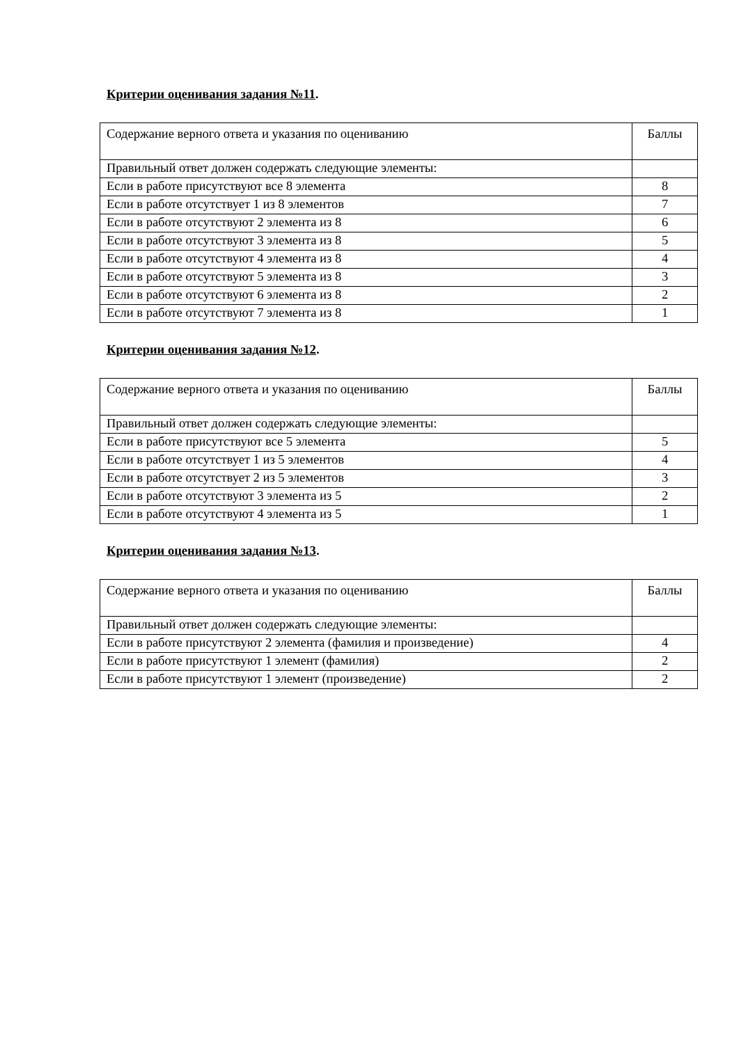Критерии оценивания задания №11.
| Содержание верного ответа и указания по оцениванию | Баллы |
| Правильный ответ должен содержать следующие элементы: | |
| Если в работе присутствуют все 8 элемента | 8 |
| Если в работе отсутствует 1 из 8 элементов | 7 |
| Если в работе отсутствуют 2 элемента из 8 | 6 |
| Если в работе отсутствуют 3 элемента из 8 | 5 |
| Если в работе отсутствуют 4 элемента из 8 | 4 |
| Если в работе отсутствуют 5 элемента из 8 | 3 |
| Если в работе отсутствуют 6 элемента из 8 | 2 |
| Если в работе отсутствуют 7 элемента из 8 | 1 |
Критерии оценивания задания №12.
| Содержание верного ответа и указания по оцениванию | Баллы |
| Правильный ответ должен содержать следующие элементы: | |
| Если в работе присутствуют все 5 элемента | 5 |
| Если в работе отсутствует 1 из 5 элементов | 4 |
| Если в работе отсутствует 2 из 5 элементов | 3 |
| Если в работе отсутствуют 3 элемента из 5 | 2 |
| Если в работе отсутствуют 4 элемента из 5 | 1 |
Критерии оценивания задания №13.
| Содержание верного ответа и указания по оцениванию | Баллы |
| Правильный ответ должен содержать следующие элементы: | |
| Если в работе присутствуют 2 элемента (фамилия и произведение) | 4 |
| Если в работе присутствуют 1 элемент (фамилия) | 2 |
| Если в работе присутствуют 1 элемент (произведение) | 2 |